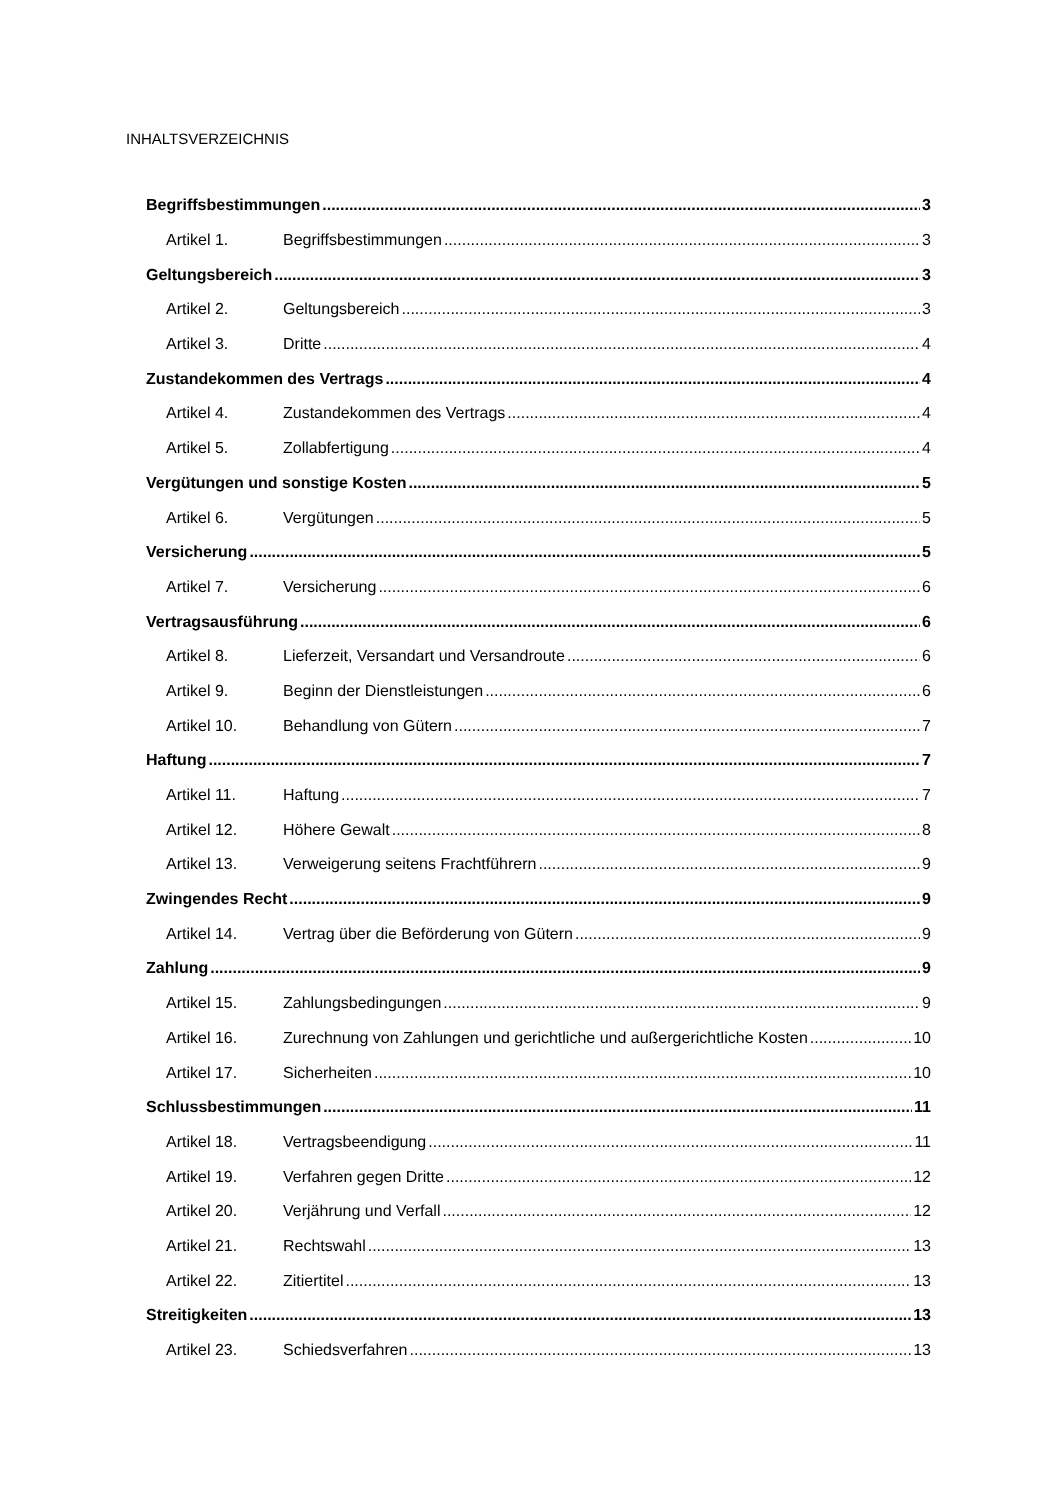INHALTSVERZEICHNIS
Begriffsbestimmungen 3
Artikel 1. Begriffsbestimmungen 3
Geltungsbereich 3
Artikel 2. Geltungsbereich 3
Artikel 3. Dritte 4
Zustandekommen des Vertrags 4
Artikel 4. Zustandekommen des Vertrags 4
Artikel 5. Zollabfertigung 4
Vergütungen und sonstige Kosten 5
Artikel 6. Vergütungen 5
Versicherung 5
Artikel 7. Versicherung 6
Vertragsausführung 6
Artikel 8. Lieferzeit, Versandart und Versandroute 6
Artikel 9. Beginn der Dienstleistungen 6
Artikel 10. Behandlung von Gütern 7
Haftung 7
Artikel 11. Haftung 7
Artikel 12. Höhere Gewalt 8
Artikel 13. Verweigerung seitens Frachtführern 9
Zwingendes Recht 9
Artikel 14. Vertrag über die Beförderung von Gütern 9
Zahlung 9
Artikel 15. Zahlungsbedingungen 9
Artikel 16. Zurechnung von Zahlungen und gerichtliche und außergerichtliche Kosten 10
Artikel 17. Sicherheiten 10
Schlussbestimmungen 11
Artikel 18. Vertragsbeendigung 11
Artikel 19. Verfahren gegen Dritte 12
Artikel 20. Verjährung und Verfall 12
Artikel 21. Rechtswahl 13
Artikel 22. Zitiertitel 13
Streitigkeiten 13
Artikel 23. Schiedsverfahren 13